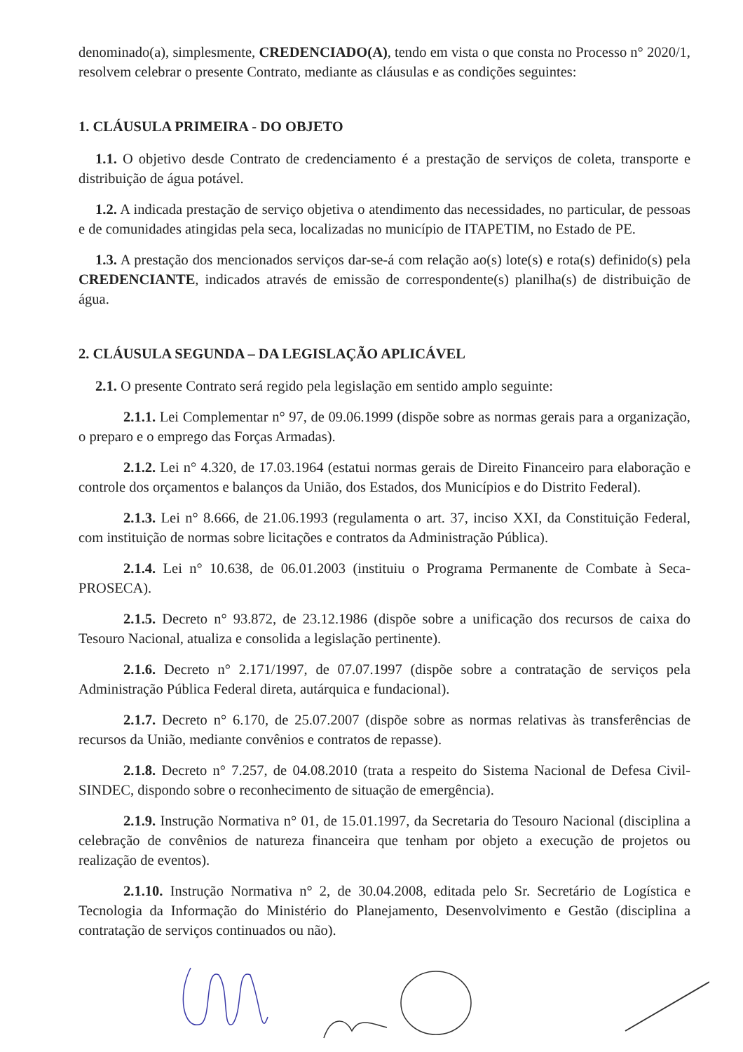denominado(a), simplesmente, CREDENCIADO(A), tendo em vista o que consta no Processo n° 2020/1, resolvem celebrar o presente Contrato, mediante as cláusulas e as condições seguintes:
1. CLÁUSULA PRIMEIRA - DO OBJETO
1.1. O objetivo desde Contrato de credenciamento é a prestação de serviços de coleta, transporte e distribuição de água potável.
1.2. A indicada prestação de serviço objetiva o atendimento das necessidades, no particular, de pessoas e de comunidades atingidas pela seca, localizadas no município de ITAPETIM, no Estado de PE.
1.3. A prestação dos mencionados serviços dar-se-á com relação ao(s) lote(s) e rota(s) definido(s) pela CREDENCIANTE, indicados através de emissão de correspondente(s) planilha(s) de distribuição de água.
2. CLÁUSULA SEGUNDA – DA LEGISLAÇÃO APLICÁVEL
2.1. O presente Contrato será regido pela legislação em sentido amplo seguinte:
2.1.1. Lei Complementar n° 97, de 09.06.1999 (dispõe sobre as normas gerais para a organização, o preparo e o emprego das Forças Armadas).
2.1.2. Lei n° 4.320, de 17.03.1964 (estatui normas gerais de Direito Financeiro para elaboração e controle dos orçamentos e balanços da União, dos Estados, dos Municípios e do Distrito Federal).
2.1.3. Lei n° 8.666, de 21.06.1993 (regulamenta o art. 37, inciso XXI, da Constituição Federal, com instituição de normas sobre licitações e contratos da Administração Pública).
2.1.4. Lei n° 10.638, de 06.01.2003 (instituiu o Programa Permanente de Combate à Seca-PROSECA).
2.1.5. Decreto n° 93.872, de 23.12.1986 (dispõe sobre a unificação dos recursos de caixa do Tesouro Nacional, atualiza e consolida a legislação pertinente).
2.1.6. Decreto n° 2.171/1997, de 07.07.1997 (dispõe sobre a contratação de serviços pela Administração Pública Federal direta, autárquica e fundacional).
2.1.7. Decreto n° 6.170, de 25.07.2007 (dispõe sobre as normas relativas às transferências de recursos da União, mediante convênios e contratos de repasse).
2.1.8. Decreto n° 7.257, de 04.08.2010 (trata a respeito do Sistema Nacional de Defesa Civil-SINDEC, dispondo sobre o reconhecimento de situação de emergência).
2.1.9. Instrução Normativa n° 01, de 15.01.1997, da Secretaria do Tesouro Nacional (disciplina a celebração de convênios de natureza financeira que tenham por objeto a execução de projetos ou realização de eventos).
2.1.10. Instrução Normativa n° 2, de 30.04.2008, editada pelo Sr. Secretário de Logística e Tecnologia da Informação do Ministério do Planejamento, Desenvolvimento e Gestão (disciplina a contratação de serviços continuados ou não).